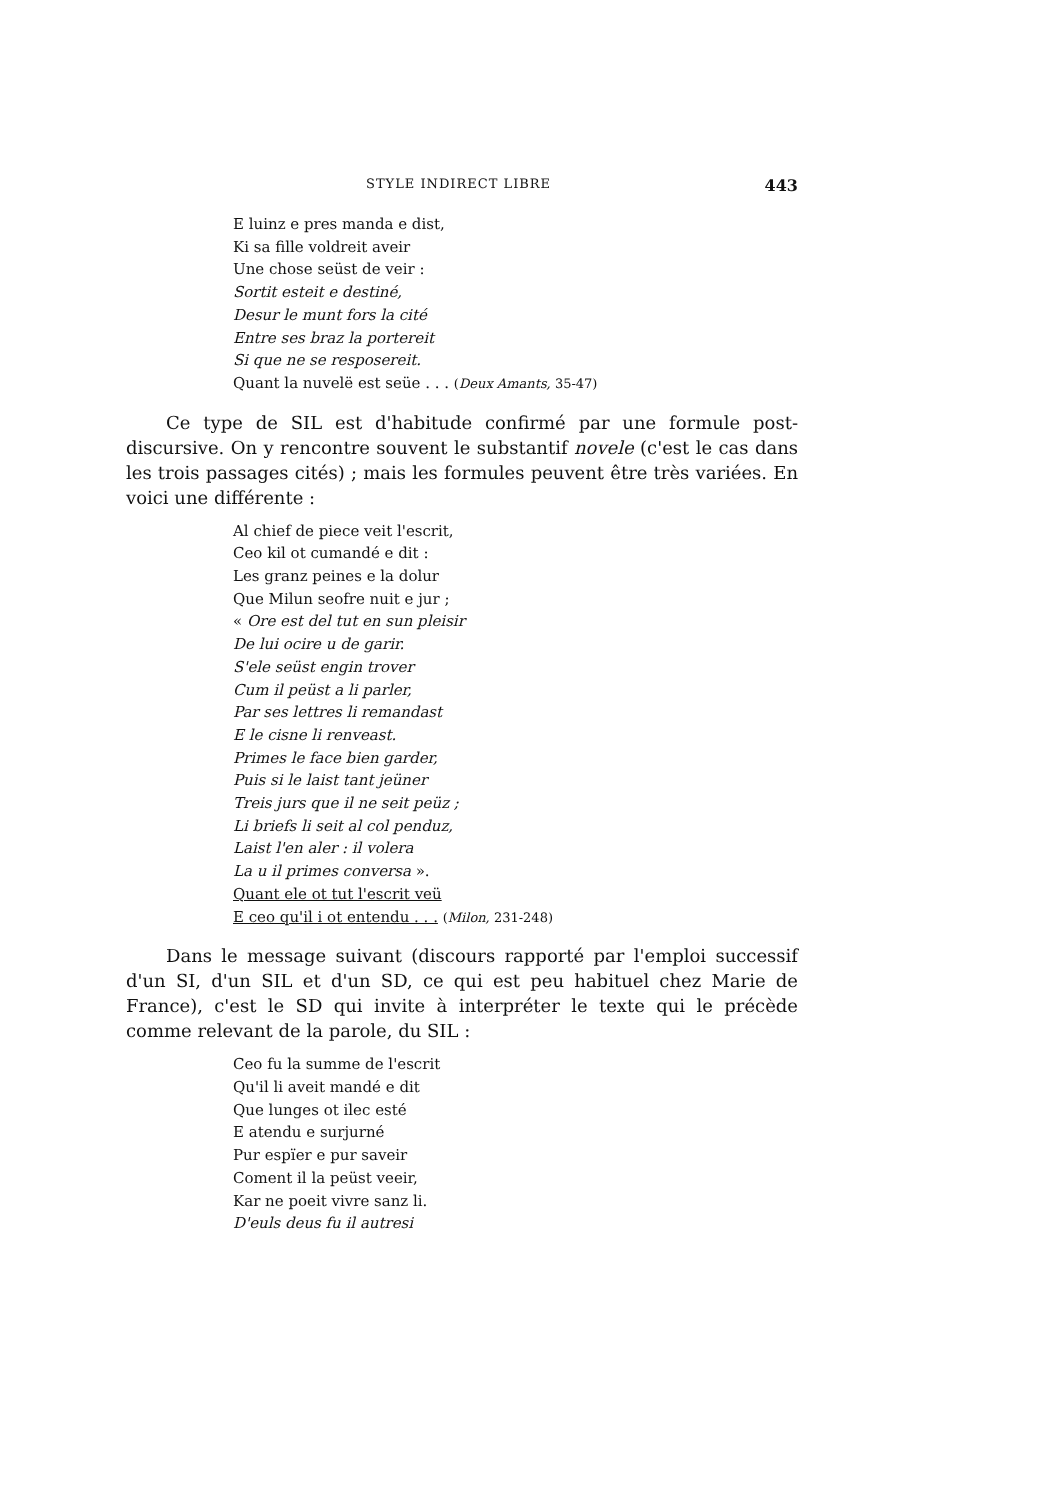STYLE INDIRECT LIBRE 443
E luinz e pres manda e dist,
Ki sa fille voldreit aveir
Une chose seüst de veir :
Sortit esteit e destiné,
Desur le munt fors la cité
Entre ses braz la portereit
Si que ne se resposereit.
Quant la nuvelë est seüe . . . (Deux Amants, 35-47)
Ce type de SIL est d'habitude confirmé par une formule post-discursive. On y rencontre souvent le substantif novele (c'est le cas dans les trois passages cités) ; mais les formules peuvent être très variées. En voici une différente :
Al chief de piece veit l'escrit,
Ceo kil ot cumandé e dit :
Les granz peines e la dolur
Que Milun seofre nuit e jur ;
« Ore est del tut en sun pleisir
De lui ocire u de garir.
S'ele seüst engin trover
Cum il peüst a li parler,
Par ses lettres li remandast
E le cisne li renveast.
Primes le face bien garder,
Puis si le laist tant jeüner
Treis jurs que il ne seit peüz ;
Li briefs li seit al col penduz,
Laist l'en aler : il volera
La u il primes conversa ».
Quant ele ot tut l'escrit veü
E ceo qu'il i ot entendu . . . (Milon, 231-248)
Dans le message suivant (discours rapporté par l'emploi successif d'un SI, d'un SIL et d'un SD, ce qui est peu habituel chez Marie de France), c'est le SD qui invite à interpréter le texte qui le précède comme relevant de la parole, du SIL :
Ceo fu la summe de l'escrit
Qu'il li aveit mandé e dit
Que lunges ot ilec esté
E atendu e surjurné
Pur espïer e pur saveir
Coment il la peüst veeir,
Kar ne poeit vivre sanz li.
D'euls deus fu il autresi